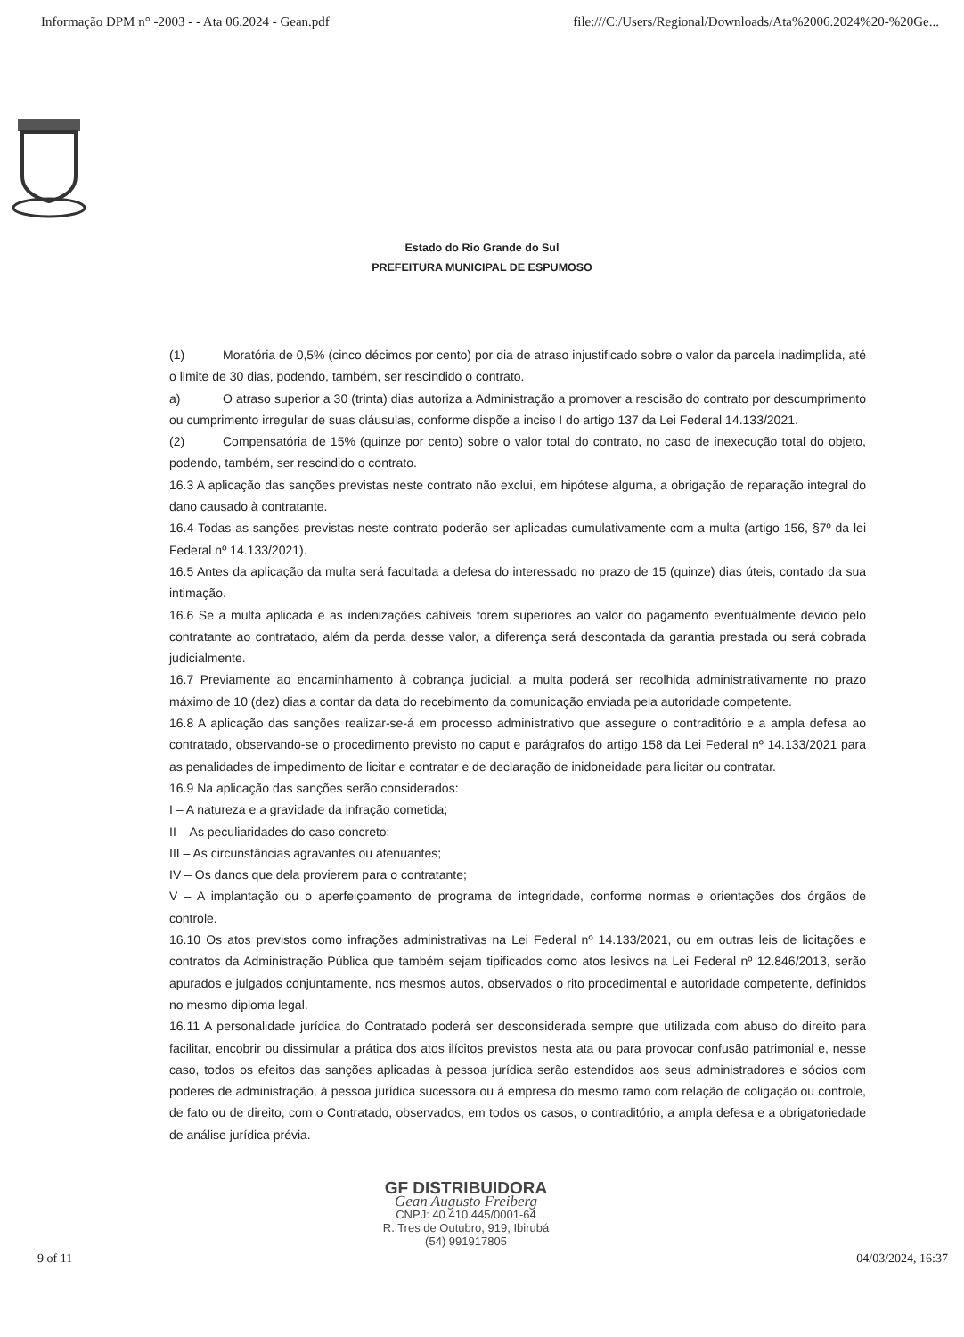Informação DPM n° -2003 - - Ata 06.2024 - Gean.pdf file:///C:/Users/Regional/Downloads/Ata%2006.2024%20-%20Ge...
Estado do Rio Grande do Sul
PREFEITURA MUNICIPAL DE ESPUMOSO
(1) Moratória de 0,5% (cinco décimos por cento) por dia de atraso injustificado sobre o valor da parcela inadimplida, até o limite de 30 dias, podendo, também, ser rescindido o contrato.
a) O atraso superior a 30 (trinta) dias autoriza a Administração a promover a rescisão do contrato por descumprimento ou cumprimento irregular de suas cláusulas, conforme dispõe a inciso I do artigo 137 da Lei Federal 14.133/2021.
(2) Compensatória de 15% (quinze por cento) sobre o valor total do contrato, no caso de inexecução total do objeto, podendo, também, ser rescindido o contrato.
16.3 A aplicação das sanções previstas neste contrato não exclui, em hipótese alguma, a obrigação de reparação integral do dano causado à contratante.
16.4 Todas as sanções previstas neste contrato poderão ser aplicadas cumulativamente com a multa (artigo 156, §7º da lei Federal nº 14.133/2021).
16.5 Antes da aplicação da multa será facultada a defesa do interessado no prazo de 15 (quinze) dias úteis, contado da sua intimação.
16.6 Se a multa aplicada e as indenizações cabíveis forem superiores ao valor do pagamento eventualmente devido pelo contratante ao contratado, além da perda desse valor, a diferença será descontada da garantia prestada ou será cobrada judicialmente.
16.7 Previamente ao encaminhamento à cobrança judicial, a multa poderá ser recolhida administrativamente no prazo máximo de 10 (dez) dias a contar da data do recebimento da comunicação enviada pela autoridade competente.
16.8 A aplicação das sanções realizar-se-á em processo administrativo que assegure o contraditório e a ampla defesa ao contratado, observando-se o procedimento previsto no caput e parágrafos do artigo 158 da Lei Federal nº 14.133/2021 para as penalidades de impedimento de licitar e contratar e de declaração de inidoneidade para licitar ou contratar.
16.9 Na aplicação das sanções serão considerados:
I – A natureza e a gravidade da infração cometida;
II – As peculiaridades do caso concreto;
III – As circunstâncias agravantes ou atenuantes;
IV – Os danos que dela provierem para o contratante;
V – A implantação ou o aperfeiçoamento de programa de integridade, conforme normas e orientações dos órgãos de controle.
16.10 Os atos previstos como infrações administrativas na Lei Federal nº 14.133/2021, ou em outras leis de licitações e contratos da Administração Pública que também sejam tipificados como atos lesivos na Lei Federal nº 12.846/2013, serão apurados e julgados conjuntamente, nos mesmos autos, observados o rito procedimental e autoridade competente, definidos no mesmo diploma legal.
16.11 A personalidade jurídica do Contratado poderá ser desconsiderada sempre que utilizada com abuso do direito para facilitar, encobrir ou dissimular a prática dos atos ilícitos previstos nesta ata ou para provocar confusão patrimonial e, nesse caso, todos os efeitos das sanções aplicadas à pessoa jurídica serão estendidos aos seus administradores e sócios com poderes de administração, à pessoa jurídica sucessora ou à empresa do mesmo ramo com relação de coligação ou controle, de fato ou de direito, com o Contratado, observados, em todos os casos, o contraditório, a ampla defesa e a obrigatoriedade de análise jurídica prévia.
GF DISTRIBUIDORA
Gean Augusto Freiberg
CNPJ: 40.410.445/0001-64
R. Tres de Outubro, 919, Ibirubá
(54) 991917805
9 of 11 04/03/2024, 16:37